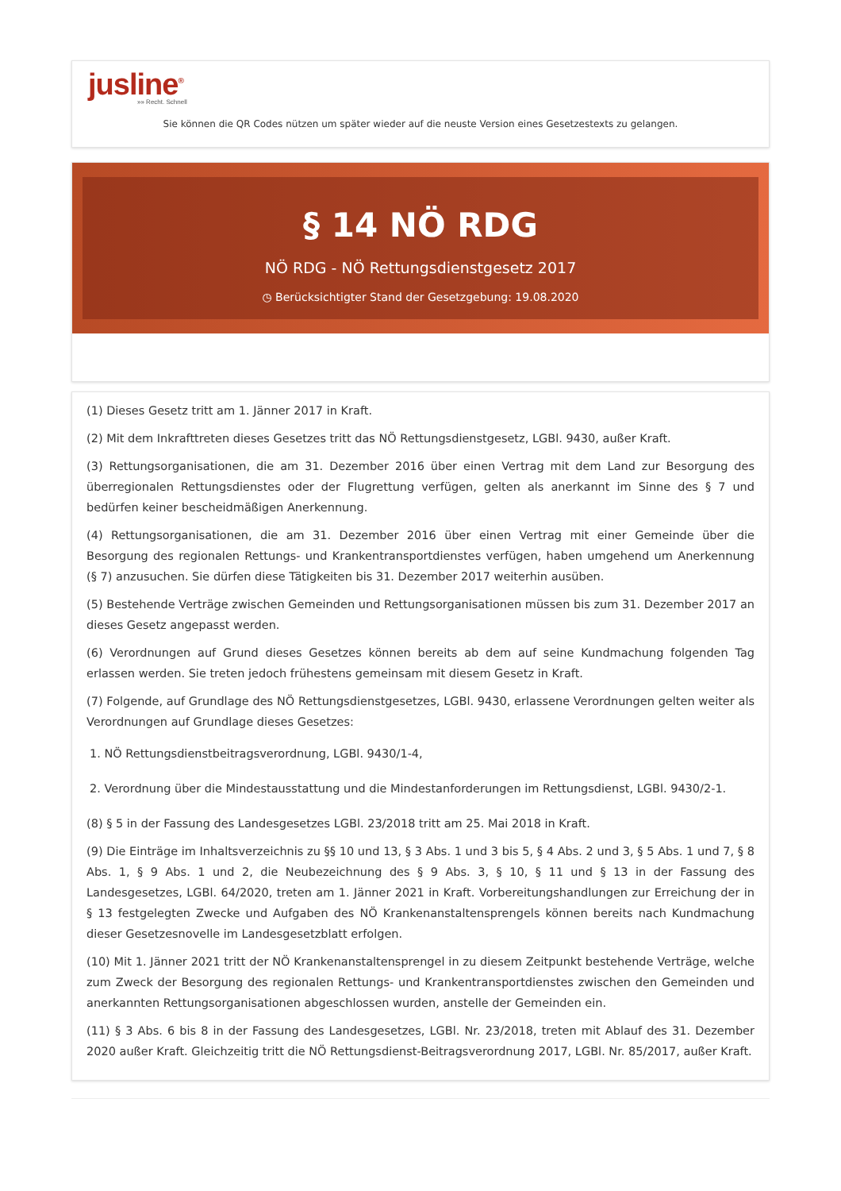jusline<sup>®</sup>
»» Recht. Schnell
Sie können die QR Codes nützen um später wieder auf die neuste Version eines Gesetzestexts zu gelangen.
§ 14 NÖ RDG
NÖ RDG - NÖ Rettungsdienstgesetz 2017
◷ Berücksichtigter Stand der Gesetzgebung: 19.08.2020
(1) Dieses Gesetz tritt am 1. Jänner 2017 in Kraft.
(2) Mit dem Inkrafttreten dieses Gesetzes tritt das NÖ Rettungsdienstgesetz, LGBl. 9430, außer Kraft.
(3) Rettungsorganisationen, die am 31. Dezember 2016 über einen Vertrag mit dem Land zur Besorgung des überregionalen Rettungsdienstes oder der Flugrettung verfügen, gelten als anerkannt im Sinne des § 7 und bedürfen keiner bescheidmäßigen Anerkennung.
(4) Rettungsorganisationen, die am 31. Dezember 2016 über einen Vertrag mit einer Gemeinde über die Besorgung des regionalen Rettungs- und Krankentransportdienstes verfügen, haben umgehend um Anerkennung (§ 7) anzusuchen. Sie dürfen diese Tätigkeiten bis 31. Dezember 2017 weiterhin ausüben.
(5) Bestehende Verträge zwischen Gemeinden und Rettungsorganisationen müssen bis zum 31. Dezember 2017 an dieses Gesetz angepasst werden.
(6) Verordnungen auf Grund dieses Gesetzes können bereits ab dem auf seine Kundmachung folgenden Tag erlassen werden. Sie treten jedoch frühestens gemeinsam mit diesem Gesetz in Kraft.
(7) Folgende, auf Grundlage des NÖ Rettungsdienstgesetzes, LGBl. 9430, erlassene Verordnungen gelten weiter als Verordnungen auf Grundlage dieses Gesetzes:
1. NÖ Rettungsdienstbeitragsverordnung, LGBl. 9430/1-4,
2. Verordnung über die Mindestausstattung und die Mindestanforderungen im Rettungsdienst, LGBl. 9430/2-1.
(8) § 5 in der Fassung des Landesgesetzes LGBl. 23/2018 tritt am 25. Mai 2018 in Kraft.
(9) Die Einträge im Inhaltsverzeichnis zu §§ 10 und 13, § 3 Abs. 1 und 3 bis 5, § 4 Abs. 2 und 3, § 5 Abs. 1 und 7, § 8 Abs. 1, § 9 Abs. 1 und 2, die Neubezeichnung des § 9 Abs. 3, § 10, § 11 und § 13 in der Fassung des Landesgesetzes, LGBl. 64/2020, treten am 1. Jänner 2021 in Kraft. Vorbereitungshandlungen zur Erreichung der in § 13 festgelegten Zwecke und Aufgaben des NÖ Krankenanstaltensprengels können bereits nach Kundmachung dieser Gesetzesnovelle im Landesgesetzblatt erfolgen.
(10) Mit 1. Jänner 2021 tritt der NÖ Krankenanstaltensprengel in zu diesem Zeitpunkt bestehende Verträge, welche zum Zweck der Besorgung des regionalen Rettungs- und Krankentransportdienstes zwischen den Gemeinden und anerkannten Rettungsorganisationen abgeschlossen wurden, anstelle der Gemeinden ein.
(11) § 3 Abs. 6 bis 8 in der Fassung des Landesgesetzes, LGBl. Nr. 23/2018, treten mit Ablauf des 31. Dezember 2020 außer Kraft. Gleichzeitig tritt die NÖ Rettungsdienst-Beitragsverordnung 2017, LGBl. Nr. 85/2017, außer Kraft.